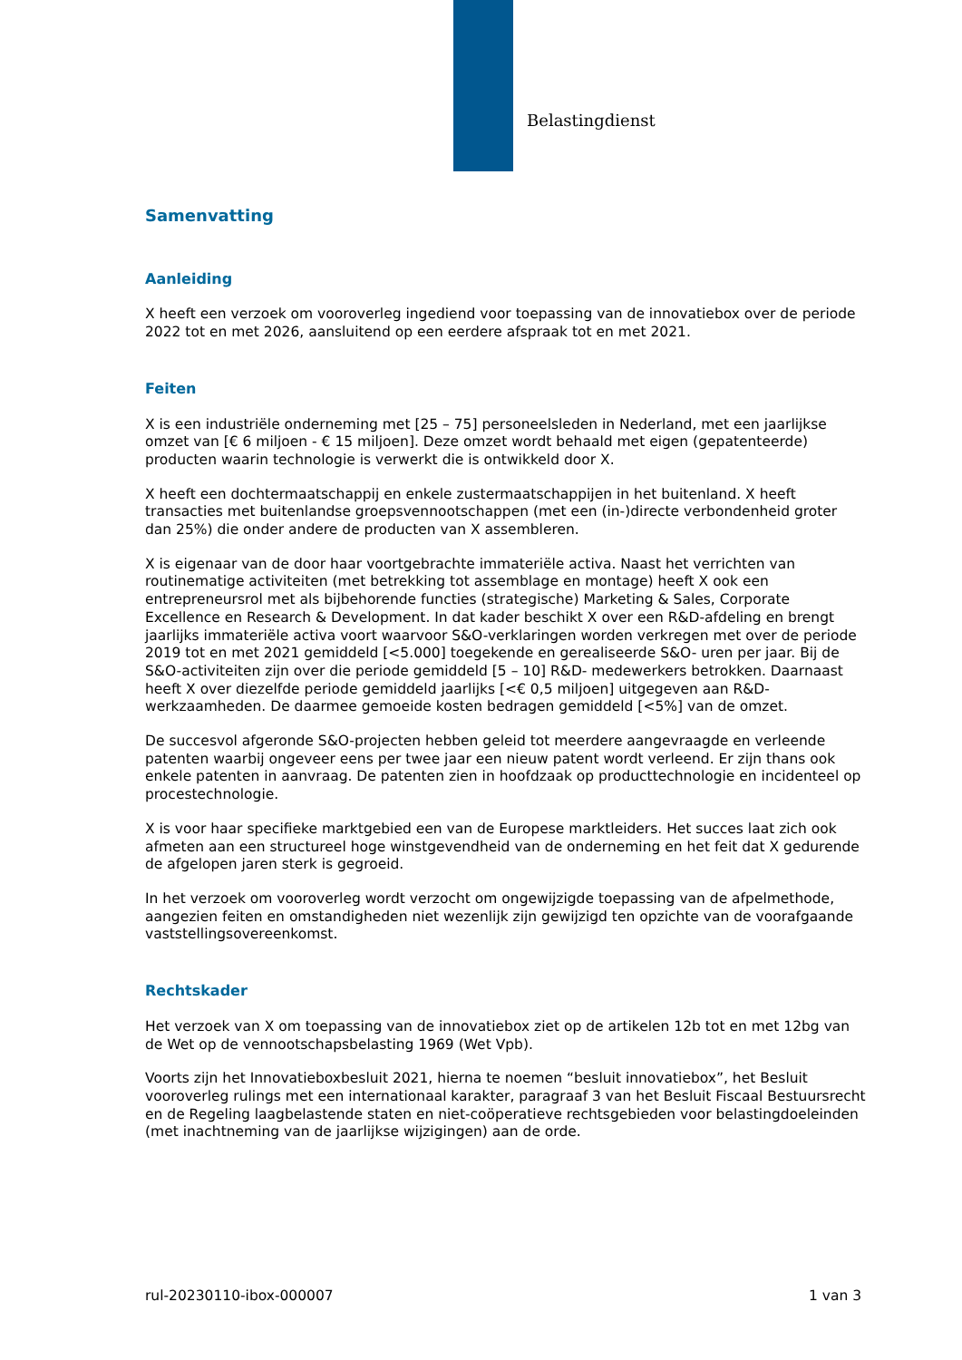Belastingdienst
Samenvatting
Aanleiding
X heeft een verzoek om vooroverleg ingediend voor toepassing van de innovatiebox over de periode 2022 tot en met 2026, aansluitend op een eerdere afspraak tot en met 2021.
Feiten
X is een industriële onderneming met [25 – 75] personeelsleden in Nederland, met een jaarlijkse omzet van [€ 6 miljoen - € 15 miljoen]. Deze omzet wordt behaald met eigen (gepatenteerde) producten waarin technologie is verwerkt die is ontwikkeld door X.
X heeft een dochtermaatschappij en enkele zustermaatschappijen in het buitenland. X heeft transacties met buitenlandse groepsvennootschappen (met een (in-)directe verbondenheid groter dan 25%) die onder andere de producten van X assembleren.
X is eigenaar van de door haar voortgebrachte immateriële activa. Naast het verrichten van routinematige activiteiten (met betrekking tot assemblage en montage) heeft X ook een entrepreneursrol met als bijbehorende functies (strategische) Marketing & Sales, Corporate Excellence en Research & Development. In dat kader beschikt X over een R&D-afdeling en brengt jaarlijks immateriële activa voort waarvoor S&O-verklaringen worden verkregen met over de periode 2019 tot en met 2021 gemiddeld [<5.000] toegekende en gerealiseerde S&O- uren per jaar. Bij de S&O-activiteiten zijn over die periode gemiddeld [5 – 10] R&D- medewerkers betrokken. Daarnaast heeft X over diezelfde periode gemiddeld jaarlijks [<€ 0,5 miljoen] uitgegeven aan R&D-werkzaamheden. De daarmee gemoeide kosten bedragen gemiddeld [<5%] van de omzet.
De succesvol afgeronde S&O-projecten hebben geleid tot meerdere aangevraagde en verleende patenten waarbij ongeveer eens per twee jaar een nieuw patent wordt verleend. Er zijn thans ook enkele patenten in aanvraag. De patenten zien in hoofdzaak op producttechnologie en incidenteel op procestechnologie.
X is voor haar specifieke marktgebied een van de Europese marktleiders. Het succes laat zich ook afmeten aan een structureel hoge winstgevendheid van de onderneming en het feit dat X gedurende de afgelopen jaren sterk is gegroeid.
In het verzoek om vooroverleg wordt verzocht om ongewijzigde toepassing van de afpelmethode, aangezien feiten en omstandigheden niet wezenlijk zijn gewijzigd ten opzichte van de voorafgaande vaststellingsovereenkomst.
Rechtskader
Het verzoek van X om toepassing van de innovatiebox ziet op de artikelen 12b tot en met 12bg van de Wet op de vennootschapsbelasting 1969 (Wet Vpb).
Voorts zijn het Innovatieboxbesluit 2021, hierna te noemen “besluit innovatiebox”, het Besluit vooroverleg rulings met een internationaal karakter, paragraaf 3 van het Besluit Fiscaal Bestuursrecht en de Regeling laagbelastende staten en niet-coöperatieve rechtsgebieden voor belastingdoeleinden (met inachtneming van de jaarlijkse wijzigingen) aan de orde.
rul-20230110-ibox-000007 1 van 3